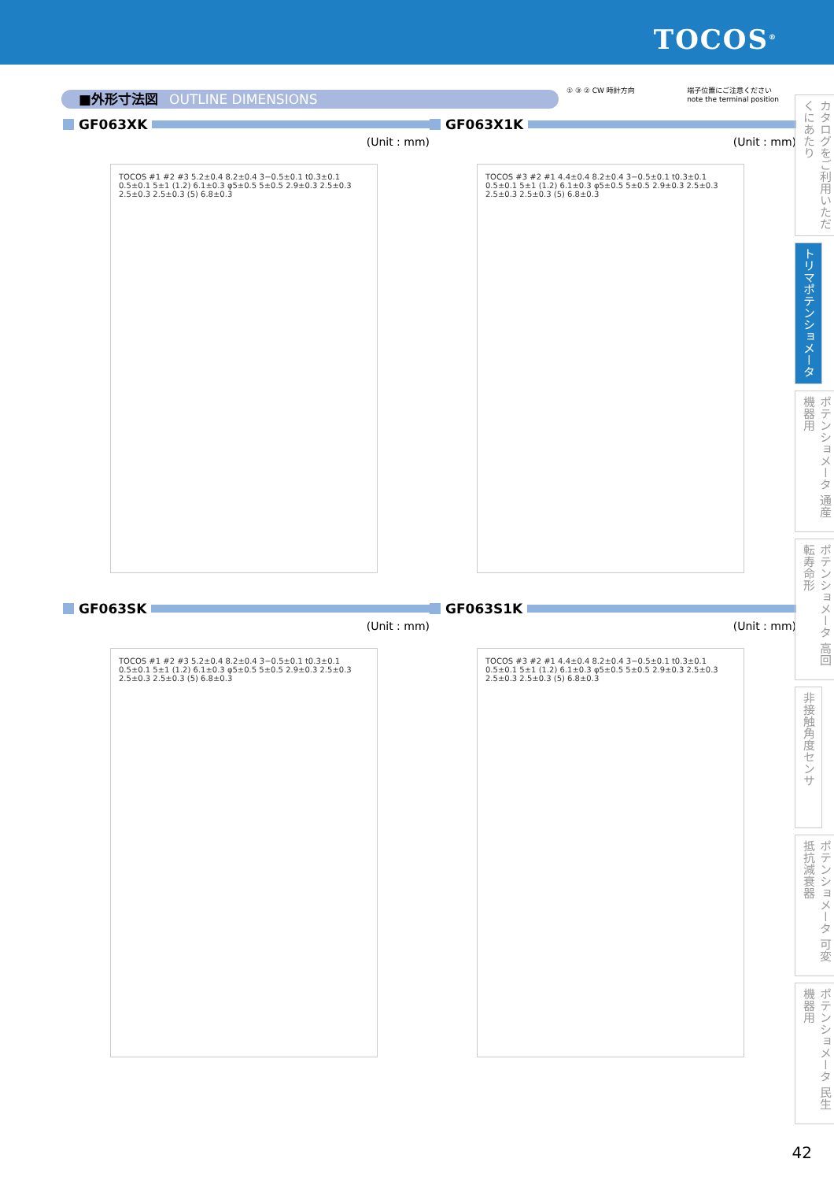TOCOS<sup>®</sup>
■外形寸法図 OUTLINE DIMENSIONS
① ③ ② CW 時計方向 端子位置にご注意ください
note the terminal position
GF063XK
(Unit : mm)
TOCOS #1 #2 #3 5.2±0.4 8.2±0.4 3−0.5±0.1 t0.3±0.1 0.5±0.1 5±1 (1.2) 6.1±0.3 φ5±0.5 5±0.5 2.9±0.3 2.5±0.3 2.5±0.3 2.5±0.3 (5) 6.8±0.3
GF063X1K
(Unit : mm)
TOCOS #3 #2 #1 4.4±0.4 8.2±0.4 3−0.5±0.1 t0.3±0.1 0.5±0.1 5±1 (1.2) 6.1±0.3 φ5±0.5 5±0.5 2.9±0.3 2.5±0.3 2.5±0.3 2.5±0.3 (5) 6.8±0.3
GF063SK
(Unit : mm)
TOCOS #1 #2 #3 5.2±0.4 8.2±0.4 3−0.5±0.1 t0.3±0.1 0.5±0.1 5±1 (1.2) 6.1±0.3 φ5±0.5 5±0.5 2.9±0.3 2.5±0.3 2.5±0.3 2.5±0.3 (5) 6.8±0.3
GF063S1K
(Unit : mm)
TOCOS #3 #2 #1 4.4±0.4 8.2±0.4 3−0.5±0.1 t0.3±0.1 0.5±0.1 5±1 (1.2) 6.1±0.3 φ5±0.5 5±0.5 2.9±0.3 2.5±0.3 2.5±0.3 2.5±0.3 (5) 6.8±0.3
カタログをご利用いただくにあたり
トリマポテンショメータ
ポテンショメータ 通産機器用
ポテンショメータ 高回転寿命形
非接触角度センサ
ポテンショメータ 可変抵抗減衰器
ポテンショメータ 民生機器用
42